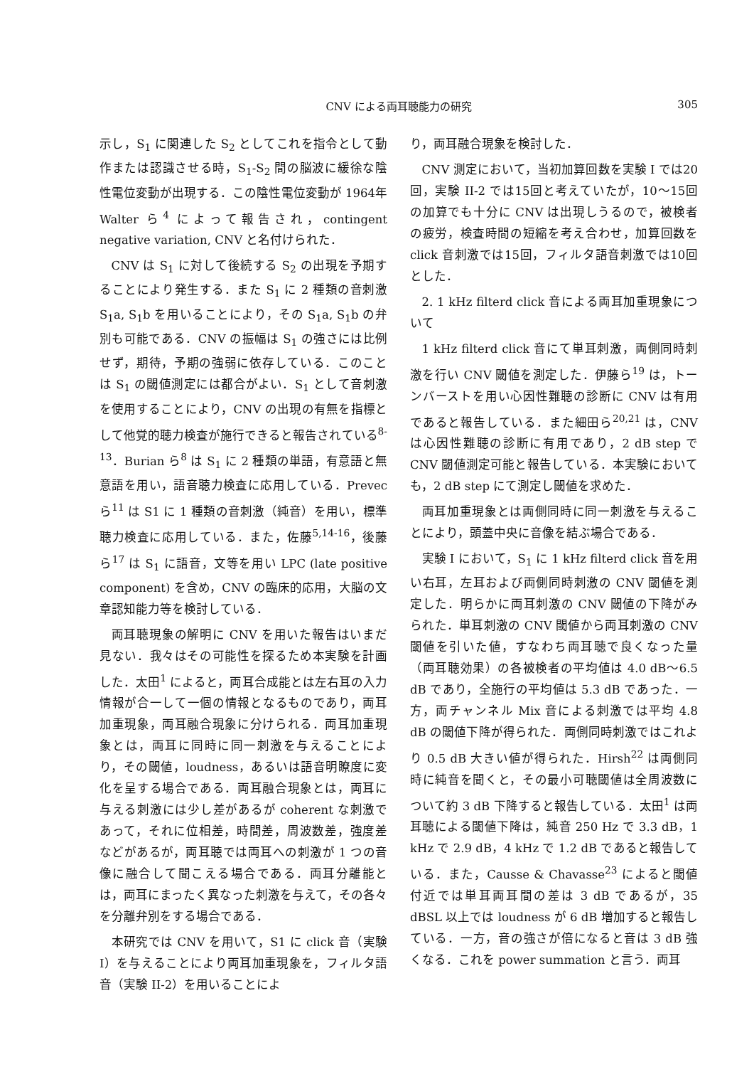CNV による両耳聴能力の研究
305
示し，S<sub>1</sub> に関連した S<sub>2</sub> としてこれを指令として動作または認識させる時，S<sub>1</sub>-S<sub>2</sub> 間の脳波に緩徐な陰性電位変動が出現する．この陰性電位変動が 1964年 Walter ら<sup>4</sup> によって報告され，contingent negative variation, CNV と名付けられた．
CNV は S<sub>1</sub> に対して後続する S<sub>2</sub> の出現を予期することにより発生する．また S<sub>1</sub> に 2 種類の音刺激 S<sub>1</sub>a, S<sub>1</sub>b を用いることにより，その S<sub>1</sub>a, S<sub>1</sub>b の弁別も可能である．CNV の振幅は S<sub>1</sub> の強さには比例せず，期待，予期の強弱に依存している．このことは S<sub>1</sub> の閾値測定には都合がよい．S<sub>1</sub> として音刺激を使用することにより，CNV の出現の有無を指標として他覚的聴力検査が施行できると報告されている<sup>8-13</sup>．Burian ら<sup>8</sup> は S<sub>1</sub> に 2 種類の単語，有意語と無意語を用い，語音聴力検査に応用している．Prevec ら<sup>11</sup> は S1 に 1 種類の音刺激（純音）を用い，標準聴力検査に応用している．また，佐藤<sup>5,14-16</sup>，後藤ら<sup>17</sup> は S<sub>1</sub> に語音，文等を用い LPC (late positive component) を含め，CNV の臨床的応用，大脳の文章認知能力等を検討している．
両耳聴現象の解明に CNV を用いた報告はいまだ見ない．我々はその可能性を探るため本実験を計画した．太田<sup>1</sup> によると，両耳合成能とは左右耳の入力情報が合一して一個の情報となるものであり，両耳加重現象，両耳融合現象に分けられる．両耳加重現象とは，両耳に同時に同一刺激を与えることにより，その閾値，loudness，あるいは語音明瞭度に変化を呈する場合である．両耳融合現象とは，両耳に与える刺激には少し差があるが coherent な刺激であって，それに位相差，時間差，周波数差，強度差などがあるが，両耳聴では両耳への刺激が 1 つの音像に融合して聞こえる場合である．両耳分離能とは，両耳にまったく異なった刺激を与えて，その各々を分離弁別をする場合である．
本研究では CNV を用いて，S1 に click 音（実験 I）を与えることにより両耳加重現象を，フィルタ語音（実験 II-2）を用いることによ
り，両耳融合現象を検討した．
CNV 測定において，当初加算回数を実験 I では20回，実験 II-2 では15回と考えていたが，10〜15回の加算でも十分に CNV は出現しうるので，被検者の疲労，検査時間の短縮を考え合わせ，加算回数を click 音刺激では15回，フィルタ語音刺激では10回とした．
2. 1 kHz filterd click 音による両耳加重現象について
1 kHz filterd click 音にて単耳刺激，両側同時刺激を行い CNV 閾値を測定した．伊藤ら<sup>19</sup> は，トーンバーストを用い心因性難聴の診断に CNV は有用であると報告している．また細田ら<sup>20,21</sup> は，CNV は心因性難聴の診断に有用であり，2 dB step で CNV 閾値測定可能と報告している．本実験においても，2 dB step にて測定し閾値を求めた．
両耳加重現象とは両側同時に同一刺激を与えることにより，頭蓋中央に音像を結ぶ場合である．
実験 I において，S<sub>1</sub> に 1 kHz filterd click 音を用い右耳，左耳および両側同時刺激の CNV 閾値を測定した．明らかに両耳刺激の CNV 閾値の下降がみられた．単耳刺激の CNV 閾値から両耳刺激の CNV 閾値を引いた値，すなわち両耳聴で良くなった量（両耳聴効果）の各被検者の平均値は 4.0 dB〜6.5 dB であり，全施行の平均値は 5.3 dB であった．一方，両チャンネル Mix 音による刺激では平均 4.8 dB の閾値下降が得られた．両側同時刺激ではこれより 0.5 dB 大きい値が得られた．Hirsh<sup>22</sup> は両側同時に純音を聞くと，その最小可聴閾値は全周波数について約 3 dB 下降すると報告している．太田<sup>1</sup> は両耳聴による閾値下降は，純音 250 Hz で 3.3 dB，1 kHz で 2.9 dB，4 kHz で 1.2 dB であると報告している．また，Causse & Chavasse<sup>23</sup> によると閾値付近では単耳両耳間の差は 3 dB であるが，35 dBSL 以上では loudness が 6 dB 増加すると報告している．一方，音の強さが倍になると音は 3 dB 強くなる．これを power summation と言う．両耳